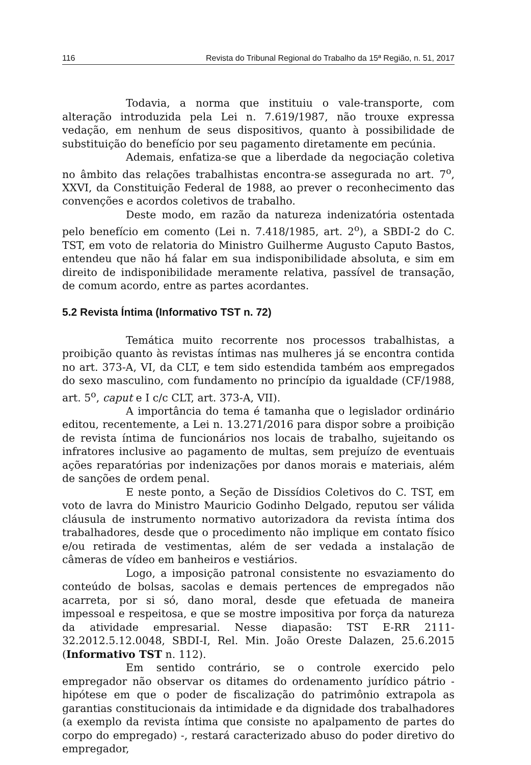116 Revista do Tribunal Regional do Trabalho da 15ª Região, n. 51, 2017
Todavia, a norma que instituiu o vale-transporte, com alteração introduzida pela Lei n. 7.619/1987, não trouxe expressa vedação, em nenhum de seus dispositivos, quanto à possibilidade de substituição do benefício por seu pagamento diretamente em pecúnia.
Ademais, enfatiza-se que a liberdade da negociação coletiva no âmbito das relações trabalhistas encontra-se assegurada no art. 7<sup>o</sup>, XXVI, da Constituição Federal de 1988, ao prever o reconhecimento das convenções e acordos coletivos de trabalho.
Deste modo, em razão da natureza indenizatória ostentada pelo benefício em comento (Lei n. 7.418/1985, art. 2<sup>o</sup>), a SBDI-2 do C. TST, em voto de relatoria do Ministro Guilherme Augusto Caputo Bastos, entendeu que não há falar em sua indisponibilidade absoluta, e sim em direito de indisponibilidade meramente relativa, passível de transação, de comum acordo, entre as partes acordantes.
5.2 Revista Íntima (Informativo TST n. 72)
Temática muito recorrente nos processos trabalhistas, a proibição quanto às revistas íntimas nas mulheres já se encontra contida no art. 373-A, VI, da CLT, e tem sido estendida também aos empregados do sexo masculino, com fundamento no princípio da igualdade (CF/1988, art. 5<sup>o</sup>, caput e I c/c CLT, art. 373-A, VII).
A importância do tema é tamanha que o legislador ordinário editou, recentemente, a Lei n. 13.271/2016 para dispor sobre a proibição de revista íntima de funcionários nos locais de trabalho, sujeitando os infratores inclusive ao pagamento de multas, sem prejuízo de eventuais ações reparatórias por indenizações por danos morais e materiais, além de sanções de ordem penal.
E neste ponto, a Seção de Dissídios Coletivos do C. TST, em voto de lavra do Ministro Mauricio Godinho Delgado, reputou ser válida cláusula de instrumento normativo autorizadora da revista íntima dos trabalhadores, desde que o procedimento não implique em contato físico e/ou retirada de vestimentas, além de ser vedada a instalação de câmeras de vídeo em banheiros e vestiários.
Logo, a imposição patronal consistente no esvaziamento do conteúdo de bolsas, sacolas e demais pertences de empregados não acarreta, por si só, dano moral, desde que efetuada de maneira impessoal e respeitosa, e que se mostre impositiva por força da natureza da atividade empresarial. Nesse diapasão: TST E-RR 2111-32.2012.5.12.0048, SBDI-I, Rel. Min. João Oreste Dalazen, 25.6.2015 (Informativo TST n. 112).
Em sentido contrário, se o controle exercido pelo empregador não observar os ditames do ordenamento jurídico pátrio - hipótese em que o poder de fiscalização do patrimônio extrapola as garantias constitucionais da intimidade e da dignidade dos trabalhadores (a exemplo da revista íntima que consiste no apalpamento de partes do corpo do empregado) -, restará caracterizado abuso do poder diretivo do empregador,